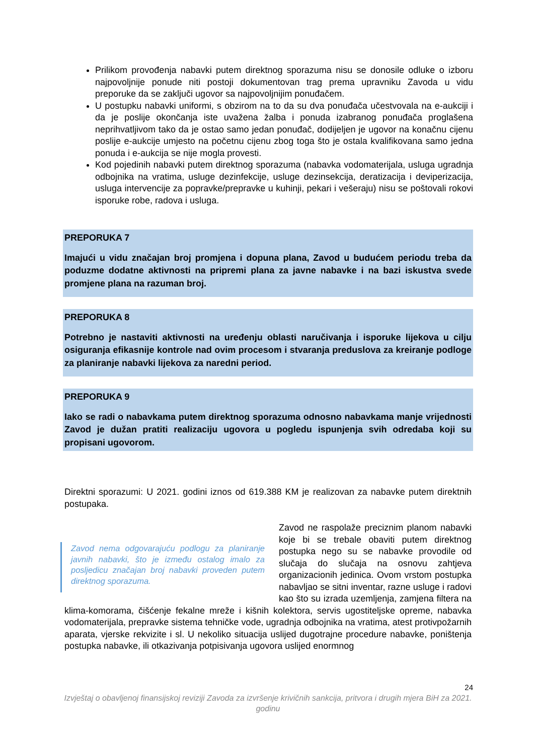Prilikom provođenja nabavki putem direktnog sporazuma nisu se donosile odluke o izboru najpovoljnije ponude niti postoji dokumentovan trag prema upravniku Zavoda u vidu preporuke da se zaključi ugovor sa najpovoljnijim ponuđačem.
U postupku nabavki uniformi, s obzirom na to da su dva ponuđača učestvovala na e-aukciji i da je poslije okončanja iste uvažena žalba i ponuda izabranog ponuđača proglašena neprihvatljivom tako da je ostao samo jedan ponuđač, dodijeljen je ugovor na konačnu cijenu poslije e-aukcije umjesto na početnu cijenu zbog toga što je ostala kvalifikovana samo jedna ponuda i e-aukcija se nije mogla provesti.
Kod pojedinih nabavki putem direktnog sporazuma (nabavka vodomaterijala, usluga ugradnja odbojnika na vratima, usluge dezinfekcije, usluge dezinsekcija, deratizacija i deviperizacija, usluga intervencije za popravke/prepravke u kuhinji, pekari i vešeraju) nisu se poštovali rokovi isporuke robe, radova i usluga.
PREPORUKA 7
Imajući u vidu značajan broj promjena i dopuna plana, Zavod u budućem periodu treba da poduzme dodatne aktivnosti na pripremi plana za javne nabavke i na bazi iskustva svede promjene plana na razuman broj.
PREPORUKA 8
Potrebno je nastaviti aktivnosti na uređenju oblasti naručivanja i isporuke lijekova u cilju osiguranja efikasnije kontrole nad ovim procesom i stvaranja preduslova za kreiranje podloge za planiranje nabavki lijekova za naredni period.
PREPORUKA 9
Iako se radi o nabavkama putem direktnog sporazuma odnosno nabavkama manje vrijednosti Zavod je dužan pratiti realizaciju ugovora u pogledu ispunjenja svih odredaba koji su propisani ugovorom.
Direktni sporazumi: U 2021. godini iznos od 619.388 KM je realizovan za nabavke putem direktnih postupaka.
Zavod nema odgovarajuću podlogu za planiranje javnih nabavki, što je između ostalog imalo za posljedicu značajan broj nabavki proveden putem direktnog sporazuma.
Zavod ne raspolaže preciznim planom nabavki koje bi se trebale obaviti putem direktnog postupka nego su se nabavke provodile od slučaja do slučaja na osnovu zahtjeva organizacionih jedinica. Ovom vrstom postupka nabavljao se sitni inventar, razne usluge i radovi kao što su izrada uzemljenja, zamjena filtera na klima-komorama, čišćenje fekalne mreže i kišnih kolektora, servis ugostiteljske opreme, nabavka vodomaterijala, prepravke sistema tehničke vode, ugradnja odbojnika na vratima, atest protivpožarnih aparata, vjerske rekvizite i sl. U nekoliko situacija uslijed dugotrajne procedure nabavke, poništenja postupka nabavke, ili otkazivanja potpisivanja ugovora uslijed enormnog
24
Izvještaj o obavljenoj finansijskoj reviziji Zavoda za izvršenje krivičnih sankcija, pritvora i drugih mjera BiH za 2021. godinu